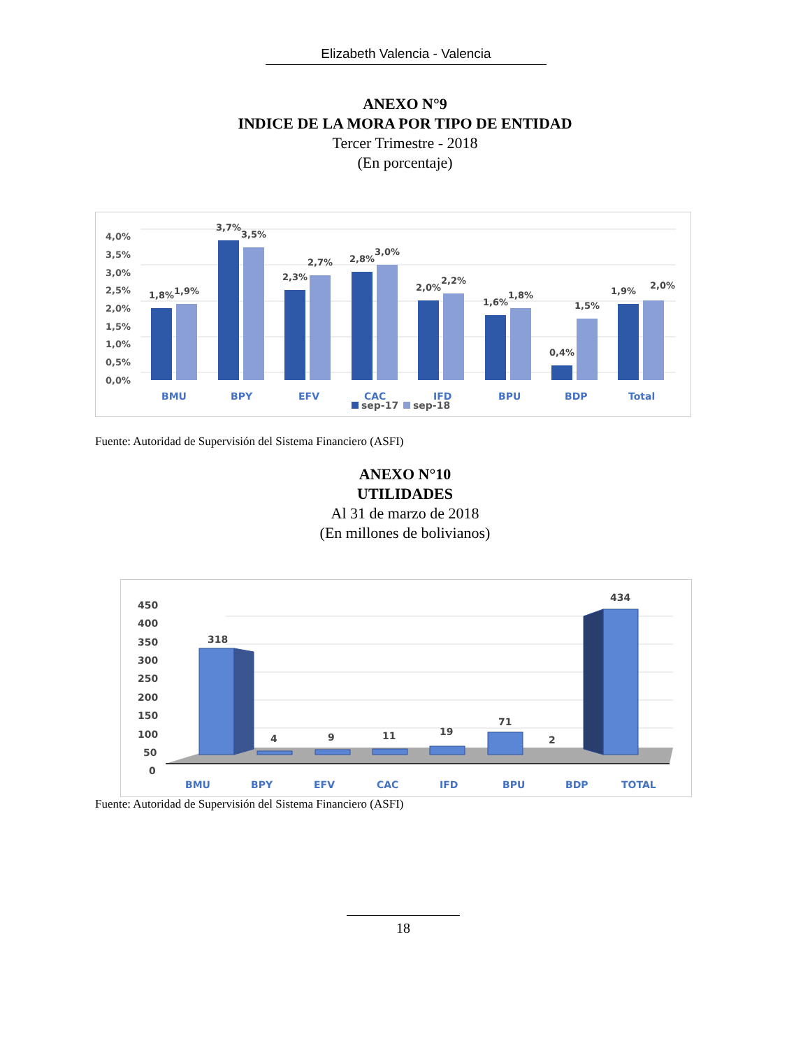Elizabeth Valencia - Valencia
ANEXO N°9
INDICE DE LA MORA POR TIPO DE ENTIDAD
Tercer Trimestre - 2018
(En porcentaje)
4,0%
3,5%
3,0%
2,5%
2,0%
1,5%
1,0%
0,5%
0,0%
1,8%
1,9%
3,7%
3,5%
2,3%
2,7%
2,8%
3,0%
2,0%
2,2%
1,6%
1,8%
0,4%
1,5%
1,9%
2,0%
BMU
BPY
EFV
CAC
IFD
BPU
BDP
Total
sep-17
sep-18
Fuente: Autoridad de Supervisión del Sistema Financiero (ASFI)
ANEXO N°10
UTILIDADES
Al 31 de marzo de 2018
(En millones de bolivianos)
450
400
350
300
250
200
150
100
50
0
318
434
4
9
11
19
71
2
BMU
BPY
EFV
CAC
IFD
BPU
BDP
TOTAL
Fuente: Autoridad de Supervisión del Sistema Financiero (ASFI)
18